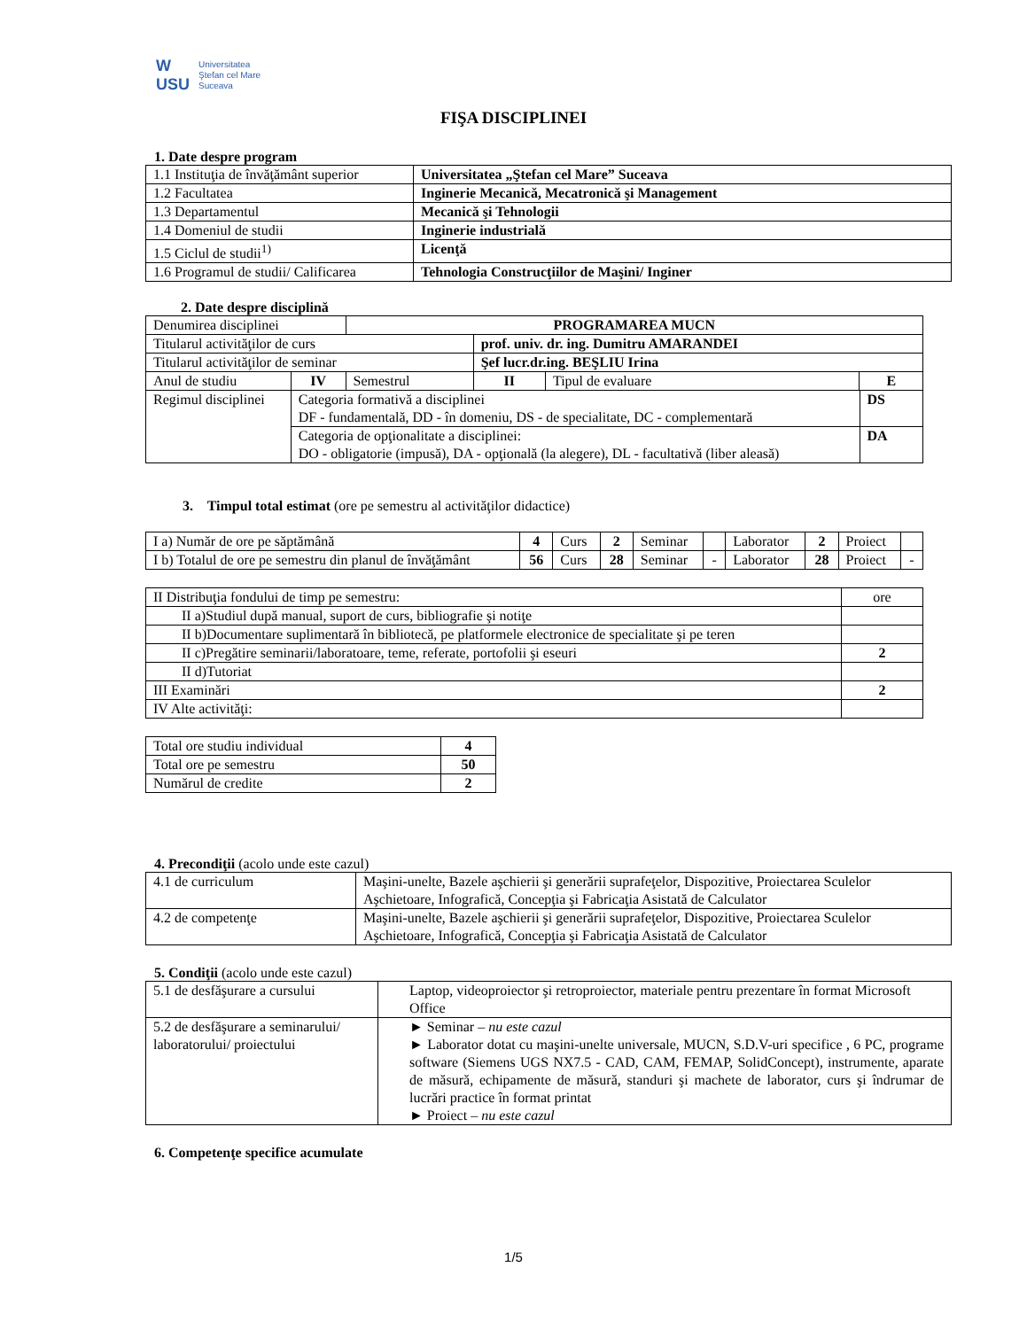W
USU
Universitatea
Ştefan cel Mare
Suceava
FIŞA DISCIPLINEI
1. Date despre program
| 1.1 Instituţia de învăţământ superior | Universitatea „Ştefan cel Mare” Suceava |
| 1.2 Facultatea | Inginerie Mecanică, Mecatronică şi Management |
| 1.3 Departamentul | Mecanică şi Tehnologii |
| 1.4 Domeniul de studii | Inginerie industrială |
| 1.5 Ciclul de studii<sup>1)</sup> | Licenţă |
| 1.6 Programul de studii/ Calificarea | Tehnologia Construcţiilor de Maşini/ Inginer |
2. Date despre disciplină
| Denumirea disciplinei | | PROGRAMAREA MUCN | | | | |
| Titularul activităţilor de curs | | | prof. univ. dr. ing. Dumitru AMARANDEI | | | |
| Titularul activităţilor de seminar | | | Şef lucr.dr.ing. BEŞLIU Irina | | | |
| Anul de studiu | IV | Semestrul | II | Tipul de evaluare | E | |
| Regimul disciplinei | Categoria formativă a disciplinei DF - fundamentală, DD - în domeniu, DS - de specialitate, DC - complementară | | | | | DS |
| | Categoria de opţionalitate a disciplinei: DO - obligatorie (impusă), DA - opţională (la alegere), DL - facultativă (liber aleasă) | | | | | DA |
3. Timpul total estimat (ore pe semestru al activităţilor didactice)
| I a) Număr de ore pe săptămână | 4 | Curs | 2 | Seminar | | Laborator | 2 | Proiect | |
| I b) Totalul de ore pe semestru din planul de învăţământ | 56 | Curs | 28 | Seminar | - | Laborator | 28 | Proiect | - |
| II Distribuţia fondului de timp pe semestru: | ore |
| II a)Studiul după manual, suport de curs, bibliografie şi notiţe | |
| II b)Documentare suplimentară în bibliotecă, pe platformele electronice de specialitate şi pe teren | |
| II c)Pregătire seminarii/laboratoare, teme, referate, portofolii şi eseuri | 2 |
| II d)Tutoriat | |
| III Examinări | 2 |
| IV Alte activităţi: | |
| Total ore studiu individual | 4 |
| Total ore pe semestru | 50 |
| Numărul de credite | 2 |
4. Precondiţii (acolo unde este cazul)
| 4.1 de curriculum | Maşini-unelte, Bazele aşchierii şi generării suprafeţelor, Dispozitive, Proiectarea Sculelor Aşchietoare, Infografică, Concepţia şi Fabricaţia Asistată de Calculator |
| 4.2 de competenţe | Maşini-unelte, Bazele aşchierii şi generării suprafeţelor, Dispozitive, Proiectarea Sculelor Aşchietoare, Infografică, Concepţia şi Fabricaţia Asistată de Calculator |
5. Condiţii (acolo unde este cazul)
| 5.1 de desfăşurare a cursului | Laptop, videoproiector şi retroproiector, materiale pentru prezentare în format Microsoft Office |
| 5.2 de desfăşurare a seminarului/ laboratorului/ proiectului | ► Seminar – nu este cazul ► Laborator dotat cu maşini-unelte universale, MUCN, S.D.V-uri specifice , 6 PC, programe software (Siemens UGS NX7.5 - CAD, CAM, FEMAP, SolidConcept), instrumente, aparate de măsură, echipamente de măsură, standuri şi machete de laborator, curs şi îndrumar de lucrări practice în format printat ► Proiect – nu este cazul |
6. Competenţe specifice acumulate
1/5